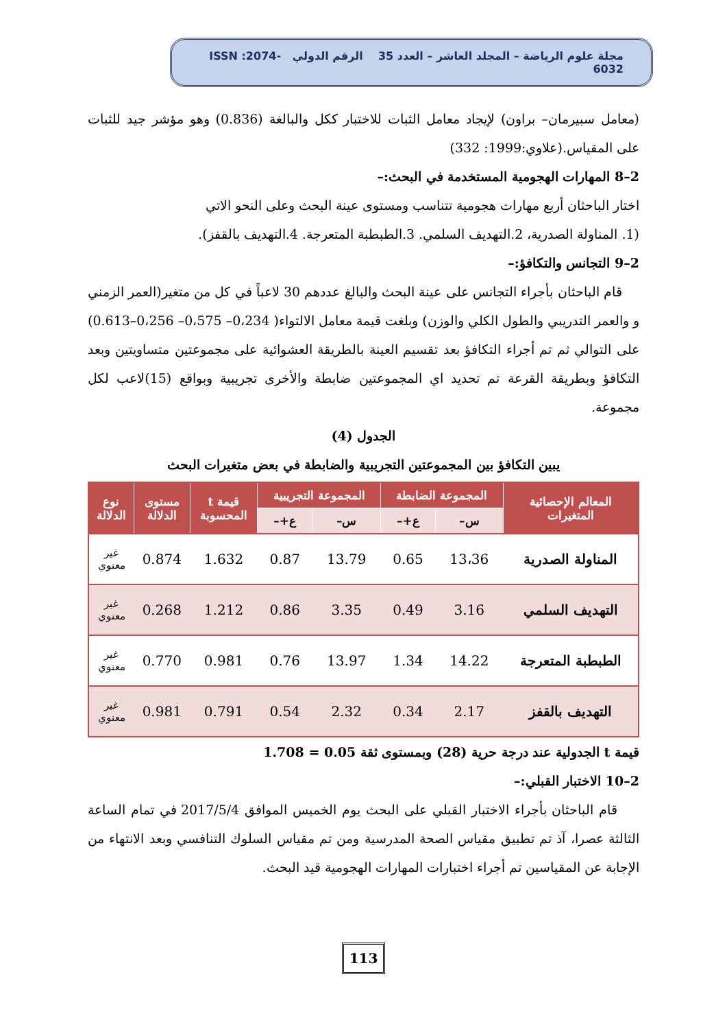مجلة علوم الرياضة – المجلد العاشر – العدد 35 الرقم الدولي ISSN :2074-6032
(معامل سبيرمان– براون) لإيجاد معامل الثبات للاختبار ككل والبالغة (0.836) وهو مؤشر جيد للثبات على المقياس.(علاوي:1999: 332)
2–8 المهارات الهجومية المستخدمة في البحث:–
اختار الباحثان أربع مهارات هجومية تتناسب ومستوى عينة البحث وعلى النحو الاتي
(1. المناولة الصدرية، 2.التهديف السلمي. 3.الطبطبة المتعرجة. 4.التهديف بالقفز).
2–9 التجانس والتكافؤ:–
قام الباحثان بأجراء التجانس على عينة البحث والبالغ عددهم 30 لاعباً في كل من متغير(العمر الزمني و والعمر التدريبي والطول الكلي والوزن) وبلغت قيمة معامل الالتواء( 0،234– 0،575– 0،256–0.613) على التوالي ثم تم أجراء التكافؤ بعد تقسيم العينة بالطريقة العشوائية على مجموعتين متساويتين وبعد التكافؤ وبطريقة القرعة تم تحديد اي المجموعتين ضابطة والأخرى تجريبية وبواقع (15)لاعب لكل مجموعة.
الجدول (4)
يبين التكافؤ بين المجموعتين التجريبية والضابطة في بعض متغيرات البحث
| المعالم الإحصائية المتغيرات | المجموعة الضابطة | | المجموعة التجريبية | | قيمة t المحسوبة | مستوى الدلالة | نوع الدلالة |
| --- | --- | --- | --- | --- | --- | --- | --- |
| | س– | ع+– | س– | ع+– | | | |
| المناولة الصدرية | 13،36 | 0.65 | 13.79 | 0.87 | 1.632 | 0.874 | غير معنوي |
| التهديف السلمي | 3.16 | 0.49 | 3.35 | 0.86 | 1.212 | 0.268 | غير معنوي |
| الطبطبة المتعرجة | 14.22 | 1.34 | 13.97 | 0.76 | 0.981 | 0.770 | غير معنوي |
| التهديف بالقفز | 2.17 | 0.34 | 2.32 | 0.54 | 0.791 | 0.981 | غير معنوي |
قيمة t الجدولية عند درجة حرية (28) وبمستوى ثقة 0.05 = 1.708
2–10 الاختبار القبلي:–
قام الباحثان بأجراء الاختبار القبلي على البحث يوم الخميس الموافق 2017/5/4 في تمام الساعة الثالثة عصرا، آذ تم تطبيق مقياس الصحة المدرسية ومن تم مقياس السلوك التنافسي وبعد الانتهاء من الإجابة عن المقياسين تم أجراء اختبارات المهارات الهجومية قيد البحث.
113